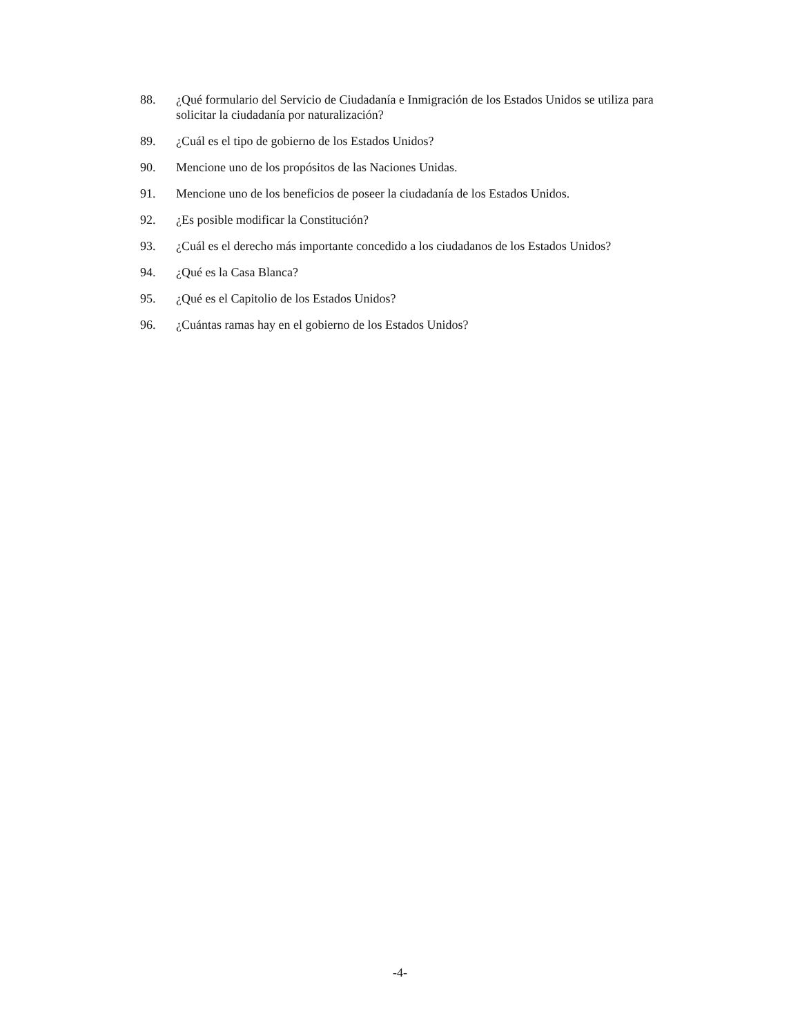88. ¿Qué formulario del Servicio de Ciudadanía e Inmigración de los Estados Unidos se utiliza para solicitar la ciudadanía por naturalización?
89. ¿Cuál es el tipo de gobierno de los Estados Unidos?
90. Mencione uno de los propósitos de las Naciones Unidas.
91. Mencione uno de los beneficios de poseer la ciudadanía de los Estados Unidos.
92. ¿Es posible modificar la Constitución?
93. ¿Cuál es el derecho más importante concedido a los ciudadanos de los Estados Unidos?
94. ¿Qué es la Casa Blanca?
95. ¿Qué es el Capitolio de los Estados Unidos?
96. ¿Cuántas ramas hay en el gobierno de los Estados Unidos?
-4-